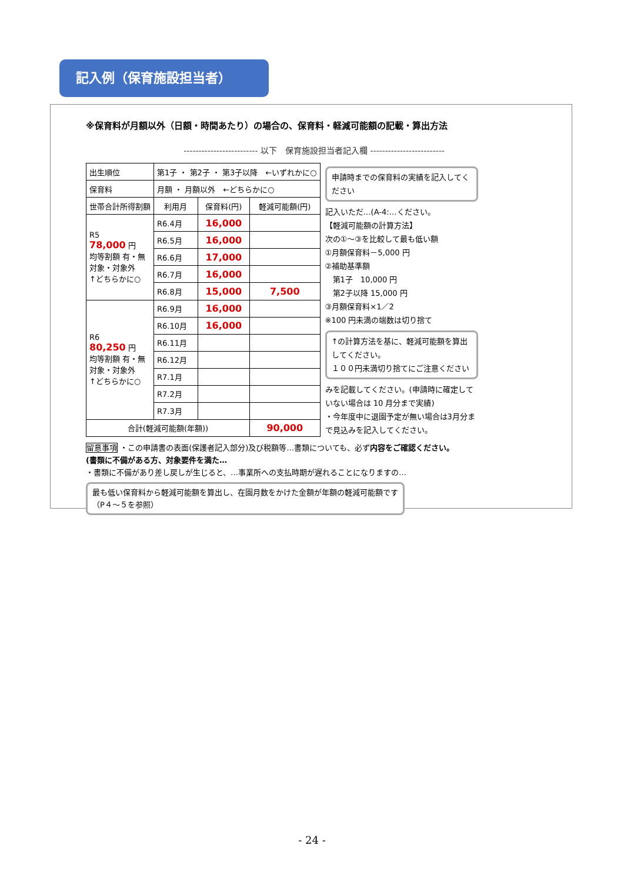記入例（保育施設担当者）
※保育料が月額以外（日額・時間あたり）の場合の、保育料・軽減可能額の記載・算出方法
------------------------- 以下　保育施設担当者記入欄 -------------------------
| 出生順位 | 第1子 ・ 第2子 ・ 第3子以降 ←いずれかに○ | | |
| 保育料 | 月額 ・ 月額以外 ←どちらかに○ | | |
| 世帯合計所得割額 | 利用月 | 保育料(円) | 軽減可能額(円) |
| R5 78,000 円 均等割額 有・無 対象・対象外 ↑どちらかに○ | R6.4月 | 16,000 | |
| | R6.5月 | 16,000 | |
| | R6.6月 | 17,000 | |
| | R6.7月 | 16,000 | |
| | R6.8月 | 15,000 | 7,500 |
| R6 80,250 円 均等割額 有・無 対象・対象外 ↑どちらかに○ | R6.9月 | 16,000 | |
| | R6.10月 | 16,000 | |
| | R6.11月 | | |
| | R6.12月 | | |
| | R7.1月 | | |
| | R7.2月 | | |
| | R7.3月 | | |
| 合計(軽減可能額(年額)) | | | 90,000 |
申請時までの保育料の実績を記入してください
記入いただ…(A-4:…ください。
【軽減可能額の計算方法】
次の①～③を比較して最も低い額
①月額保育料－5,000 円
②補助基準額
　第1子　10,000 円
　第2子以降 15,000 円
③月額保育料×1／2
※100 円未満の端数は切り捨て
↑の計算方法を基に、軽減可能額を算出してください。
１００円未満切り捨てにご注意ください
みを記載してください。(申請時に確定していない場合は 10 月分まで実績)
・今年度中に退園予定が無い場合は3月分まで見込みを記入してください。
留意事項 ・この申請書の表面(保護者記入部分)及び税額等…書類についても、必ず内容をご確認ください。
(書類に不備がある方、対象要件を満た…
・書類に不備があり差し戻しが生じると、…事業所への支払時期が遅れることになりますの…
最も低い保育料から軽減可能額を算出し、在園月数をかけた金額が年額の軽減可能額です（P４～５を参照）
- 24 -